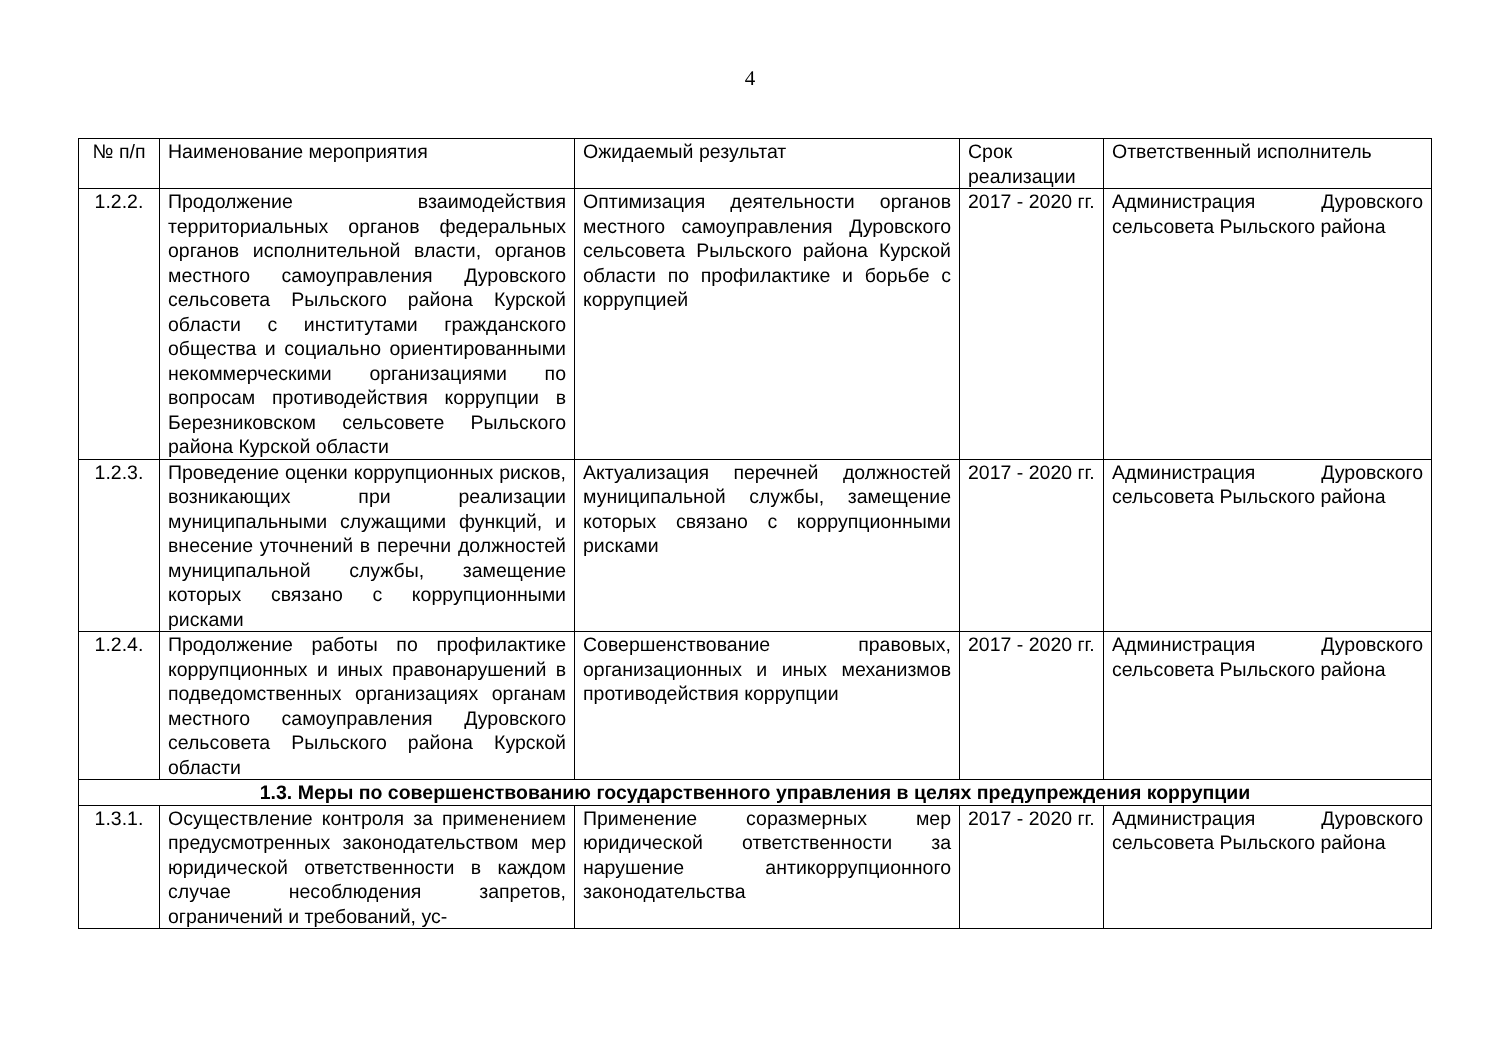4
| № п/п | Наименование мероприятия | Ожидаемый результат | Срок реализации | Ответственный исполнитель |
| --- | --- | --- | --- | --- |
| 1.2.2. | Продолжение взаимодействия территориальных органов федеральных органов исполнительной власти, органов местного самоуправления Дуровского сельсовета Рыльского района Курской области с институтами гражданского общества и социально ориентированными некоммерческими организациями по вопросам противодействия коррупции в Березниковском сельсовете Рыльского района Курской области | Оптимизация деятельности органов местного самоуправления Дуровского сельсовета Рыльского района Курской области по профилактике и борьбе с коррупцией | 2017 - 2020 гг. | Администрация Дуровского сельсовета Рыльского района |
| 1.2.3. | Проведение оценки коррупционных рисков, возникающих при реализации муниципальными служащими функций, и внесение уточнений в перечни должностей муниципальной службы, замещение которых связано с коррупционными рисками | Актуализация перечней должностей муниципальной службы, замещение которых связано с коррупционными рисками | 2017 - 2020 гг. | Администрация Дуровского сельсовета Рыльского района |
| 1.2.4. | Продолжение работы по профилактике коррупционных и иных правонарушений в подведомственных организациях органам местного самоуправления Дуровского сельсовета Рыльского района Курской области | Совершенствование правовых, организационных и иных механизмов противодействия коррупции | 2017 - 2020 гг. | Администрация Дуровского сельсовета Рыльского района |
| 1.3. Меры по совершенствованию государственного управления в целях предупреждения коррупции | | | | |
| 1.3.1. | Осуществление контроля за применением предусмотренных законодательством мер юридической ответственности в каждом случае несоблюдения запретов, ограничений и требований, ус- | Применение соразмерных мер юридической ответственности за нарушение антикоррупционного законодательства | 2017 - 2020 гг. | Администрация Дуровского сельсовета Рыльского района |